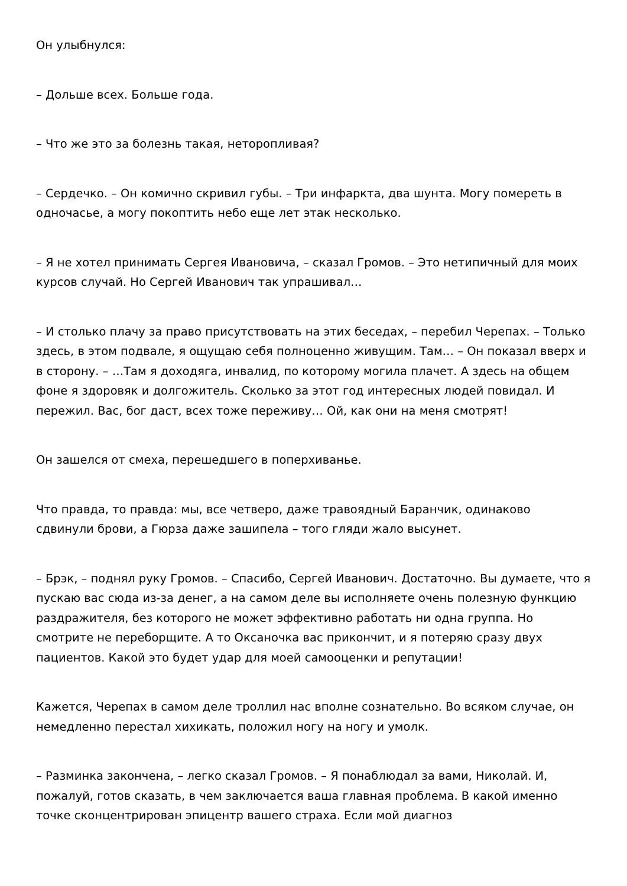Он улыбнулся:
– Дольше всех. Больше года.
– Что же это за болезнь такая, неторопливая?
– Сердечко. – Он комично скривил губы. – Три инфаркта, два шунта. Могу помереть в одночасье, а могу покоптить небо еще лет этак несколько.
– Я не хотел принимать Сергея Ивановича, – сказал Громов. – Это нетипичный для моих курсов случай. Но Сергей Иванович так упрашивал…
– И столько плачу за право присутствовать на этих беседах, – перебил Черепах. – Только здесь, в этом подвале, я ощущаю себя полноценно живущим. Там… – Он показал вверх и в сторону. – …Там я доходяга, инвалид, по которому могила плачет. А здесь на общем фоне я здоровяк и долгожитель. Сколько за этот год интересных людей повидал. И пережил. Вас, бог даст, всех тоже переживу… Ой, как они на меня смотрят!
Он зашелся от смеха, перешедшего в поперхиванье.
Что правда, то правда: мы, все четверо, даже травоядный Баранчик, одинаково сдвинули брови, а Гюрза даже зашипела – того гляди жало высунет.
– Брэк, – поднял руку Громов. – Спасибо, Сергей Иванович. Достаточно. Вы думаете, что я пускаю вас сюда из-за денег, а на самом деле вы исполняете очень полезную функцию раздражителя, без которого не может эффективно работать ни одна группа. Но смотрите не переборщите. А то Оксаночка вас прикончит, и я потеряю сразу двух пациентов. Какой это будет удар для моей самооценки и репутации!
Кажется, Черепах в самом деле троллил нас вполне сознательно. Во всяком случае, он немедленно перестал хихикать, положил ногу на ногу и умолк.
– Разминка закончена, – легко сказал Громов. – Я понаблюдал за вами, Николай. И, пожалуй, готов сказать, в чем заключается ваша главная проблема. В какой именно точке сконцентрирован эпицентр вашего страха. Если мой диагноз